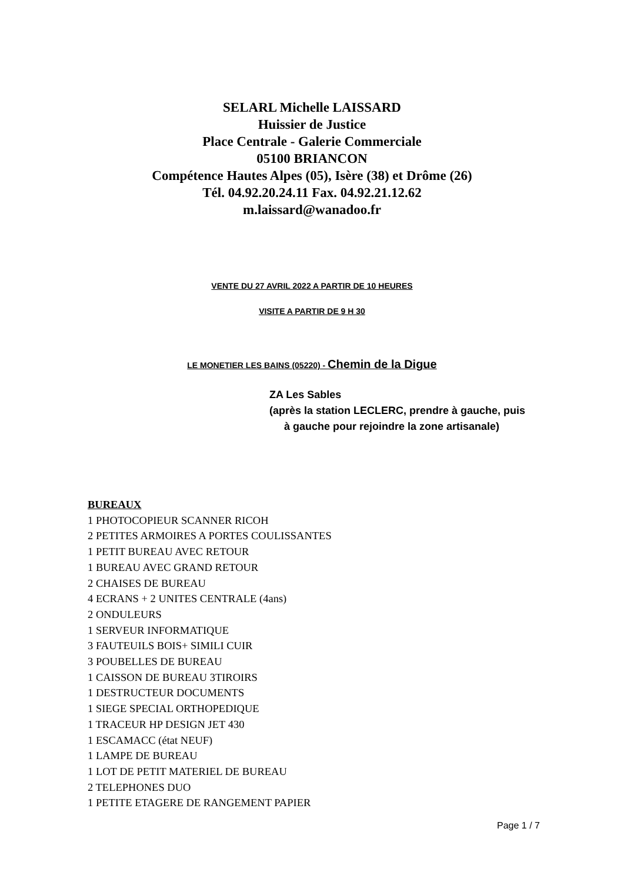SELARL Michelle LAISSARD
Huissier de Justice
Place Centrale - Galerie Commerciale
05100 BRIANCON
Compétence Hautes Alpes (05), Isère (38) et Drôme (26)
Tél. 04.92.20.24.11 Fax. 04.92.21.12.62
m.laissard@wanadoo.fr
VENTE DU 27 AVRIL 2022 A PARTIR DE 10 HEURES
VISITE A PARTIR DE 9 H 30
LE MONETIER LES BAINS (05220) - Chemin de la Digue
ZA Les Sables
(après la station LECLERC, prendre à gauche, puis
à gauche pour rejoindre la zone artisanale)
BUREAUX
1 PHOTOCOPIEUR SCANNER RICOH
2 PETITES ARMOIRES A PORTES COULISSANTES
1 PETIT BUREAU AVEC RETOUR
1 BUREAU AVEC GRAND RETOUR
2 CHAISES DE BUREAU
4 ECRANS + 2 UNITES CENTRALE (4ans)
2 ONDULEURS
1 SERVEUR INFORMATIQUE
3 FAUTEUILS BOIS+ SIMILI CUIR
3 POUBELLES DE BUREAU
1 CAISSON DE BUREAU 3TIROIRS
1 DESTRUCTEUR DOCUMENTS
1 SIEGE SPECIAL ORTHOPEDIQUE
1 TRACEUR HP DESIGN JET 430
1 ESCAMACC (état NEUF)
1 LAMPE DE BUREAU
1 LOT DE PETIT MATERIEL DE BUREAU
2 TELEPHONES DUO
1 PETITE ETAGERE DE RANGEMENT PAPIER
Page 1 / 7